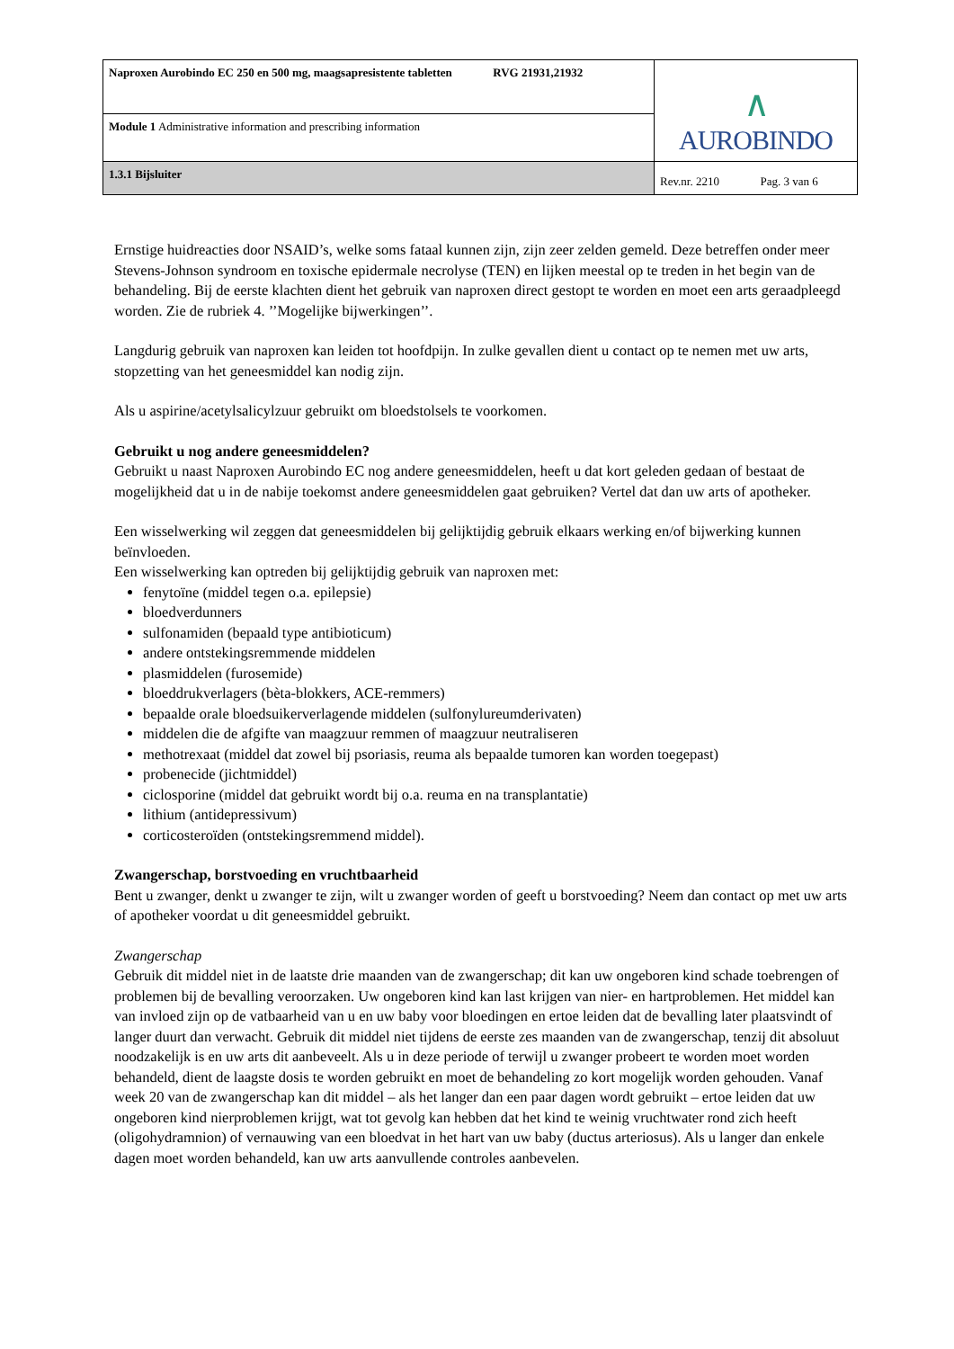| Naproxen Aurobindo EC 250 en 500 mg, maagsapresistente tabletten RVG 21931,21932 | ∧ AUROBINDO |
| Module 1 Administrative information and prescribing information | |
| 1.3.1 Bijsluiter | Rev.nr. 2210 Pag. 3 van 6 |
Ernstige huidreacties door NSAID’s, welke soms fataal kunnen zijn, zijn zeer zelden gemeld. Deze betreffen onder meer Stevens-Johnson syndroom en toxische epidermale necrolyse (TEN) en lijken meestal op te treden in het begin van de behandeling. Bij de eerste klachten dient het gebruik van naproxen direct gestopt te worden en moet een arts geraadpleegd worden. Zie de rubriek 4. ’’Mogelijke bijwerkingen’’.
Langdurig gebruik van naproxen kan leiden tot hoofdpijn. In zulke gevallen dient u contact op te nemen met uw arts, stopzetting van het geneesmiddel kan nodig zijn.
Als u aspirine/acetylsalicylzuur gebruikt om bloedstolsels te voorkomen.
Gebruikt u nog andere geneesmiddelen?
Gebruikt u naast Naproxen Aurobindo EC nog andere geneesmiddelen, heeft u dat kort geleden gedaan of bestaat de mogelijkheid dat u in de nabije toekomst andere geneesmiddelen gaat gebruiken? Vertel dat dan uw arts of apotheker.
Een wisselwerking wil zeggen dat geneesmiddelen bij gelijktijdig gebruik elkaars werking en/of bijwerking kunnen beïnvloeden.
Een wisselwerking kan optreden bij gelijktijdig gebruik van naproxen met:
fenytoïne (middel tegen o.a. epilepsie)
bloedverdunners
sulfonamiden (bepaald type antibioticum)
andere ontstekingsremmende middelen
plasmiddelen (furosemide)
bloeddrukverlagers (bèta-blokkers, ACE-remmers)
bepaalde orale bloedsuikerverlagende middelen (sulfonylureumderivaten)
middelen die de afgifte van maagzuur remmen of maagzuur neutraliseren
methotrexaat (middel dat zowel bij psoriasis, reuma als bepaalde tumoren kan worden toegepast)
probenecide (jichtmiddel)
ciclosporine (middel dat gebruikt wordt bij o.a. reuma en na transplantatie)
lithium (antidepressivum)
corticosteroïden (ontstekingsremmend middel).
Zwangerschap, borstvoeding en vruchtbaarheid
Bent u zwanger, denkt u zwanger te zijn, wilt u zwanger worden of geeft u borstvoeding? Neem dan contact op met uw arts of apotheker voordat u dit geneesmiddel gebruikt.
Zwangerschap
Gebruik dit middel niet in de laatste drie maanden van de zwangerschap; dit kan uw ongeboren kind schade toebrengen of problemen bij de bevalling veroorzaken. Uw ongeboren kind kan last krijgen van nier- en hartproblemen. Het middel kan van invloed zijn op de vatbaarheid van u en uw baby voor bloedingen en ertoe leiden dat de bevalling later plaatsvindt of langer duurt dan verwacht. Gebruik dit middel niet tijdens de eerste zes maanden van de zwangerschap, tenzij dit absoluut noodzakelijk is en uw arts dit aanbeveelt. Als u in deze periode of terwijl u zwanger probeert te worden moet worden behandeld, dient de laagste dosis te worden gebruikt en moet de behandeling zo kort mogelijk worden gehouden. Vanaf week 20 van de zwangerschap kan dit middel – als het langer dan een paar dagen wordt gebruikt – ertoe leiden dat uw ongeboren kind nierproblemen krijgt, wat tot gevolg kan hebben dat het kind te weinig vruchtwater rond zich heeft (oligohydramnion) of vernauwing van een bloedvat in het hart van uw baby (ductus arteriosus). Als u langer dan enkele dagen moet worden behandeld, kan uw arts aanvullende controles aanbevelen.